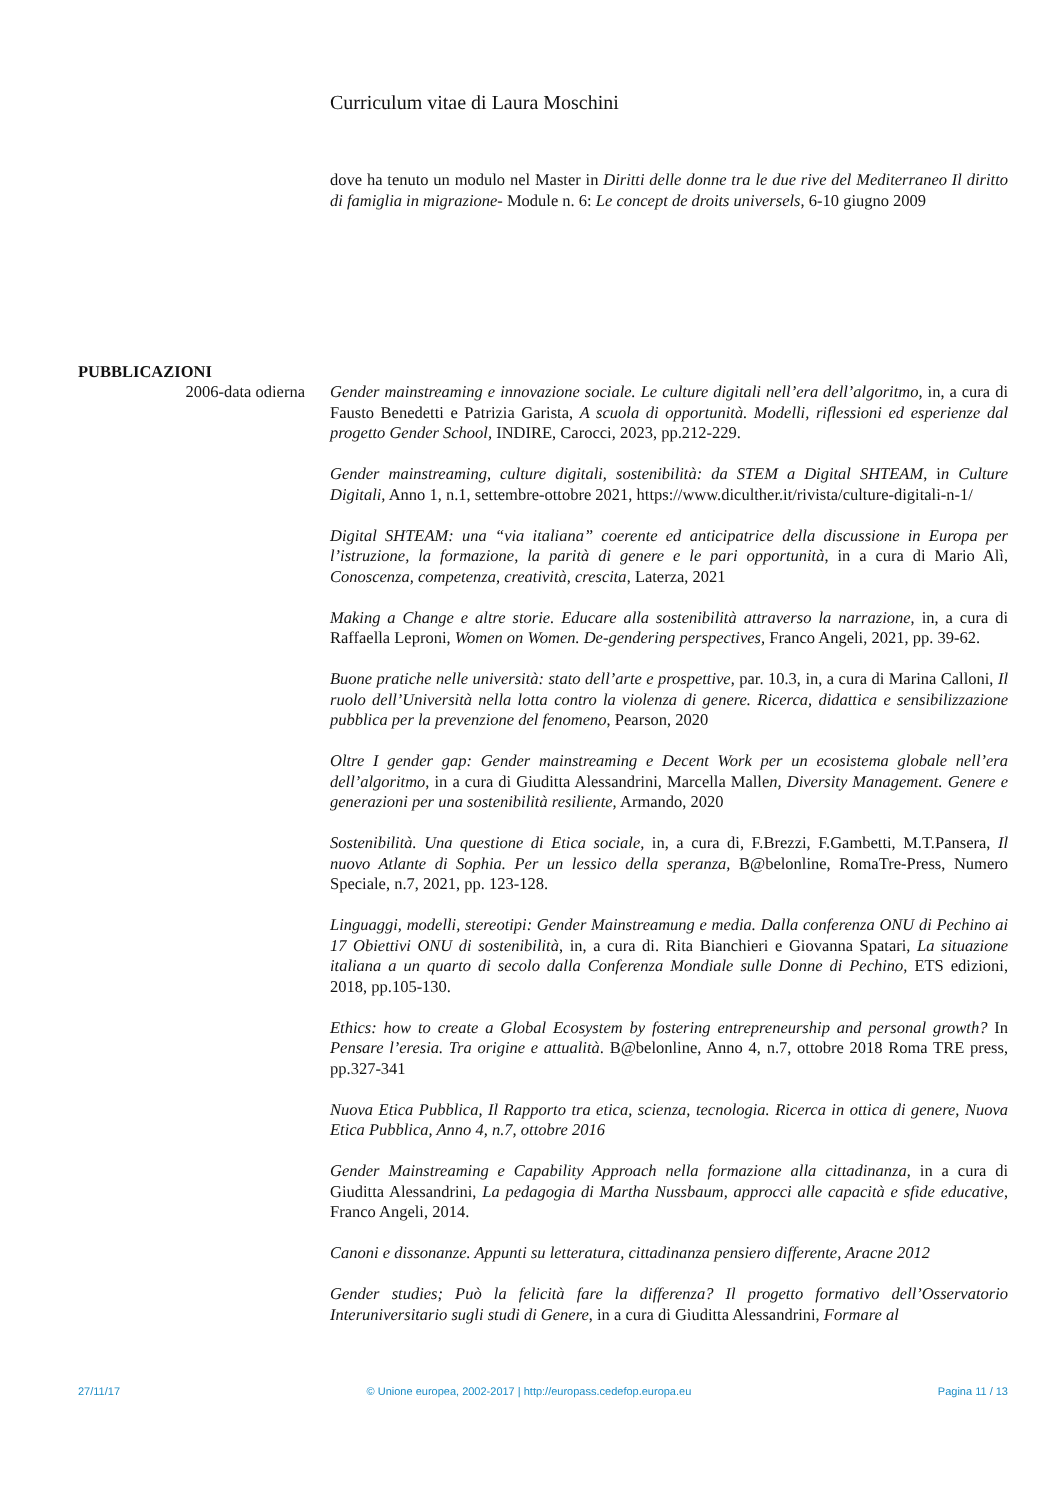Curriculum vitae di Laura Moschini
dove ha tenuto un modulo nel Master in Diritti delle donne tra le due rive del Mediterraneo Il diritto di famiglia in migrazione- Module n. 6: Le concept de droits universels, 6-10 giugno 2009
PUBBLICAZIONI
2006-data odierna Gender mainstreaming e innovazione sociale. Le culture digitali nell’era dell’algoritmo, in, a cura di Fausto Benedetti e Patrizia Garista, A scuola di opportunità. Modelli, riflessioni ed esperienze dal progetto Gender School, INDIRE, Carocci, 2023, pp.212-229.
Gender mainstreaming, culture digitali, sostenibilità: da STEM a Digital SHTEAM, in Culture Digitali, Anno 1, n.1, settembre-ottobre 2021, https://www.diculther.it/rivista/culture-digitali-n-1/
Digital SHTEAM: una “via italiana” coerente ed anticipatrice della discussione in Europa per l’istruzione, la formazione, la parità di genere e le pari opportunità, in a cura di Mario Alì, Conoscenza, competenza, creatività, crescita, Laterza, 2021
Making a Change e altre storie. Educare alla sostenibilità attraverso la narrazione, in, a cura di Raffaella Leproni, Women on Women. De-gendering perspectives, Franco Angeli, 2021, pp. 39-62.
Buone pratiche nelle università: stato dell’arte e prospettive, par. 10.3, in, a cura di Marina Calloni, Il ruolo dell’Università nella lotta contro la violenza di genere. Ricerca, didattica e sensibilizzazione pubblica per la prevenzione del fenomeno, Pearson, 2020
Oltre I gender gap: Gender mainstreaming e Decent Work per un ecosistema globale nell’era dell’algoritmo, in a cura di Giuditta Alessandrini, Marcella Mallen, Diversity Management. Genere e generazioni per una sostenibilità resiliente, Armando, 2020
Sostenibilità. Una questione di Etica sociale, in, a cura di, F.Brezzi, F.Gambetti, M.T.Pansera, Il nuovo Atlante di Sophia. Per un lessico della speranza, B@belonline, RomaTre-Press, Numero Speciale, n.7, 2021, pp. 123-128.
Linguaggi, modelli, stereotipi: Gender Mainstreamung e media. Dalla conferenza ONU di Pechino ai 17 Obiettivi ONU di sostenibilità, in, a cura di. Rita Bianchieri e Giovanna Spatari, La situazione italiana a un quarto di secolo dalla Conferenza Mondiale sulle Donne di Pechino, ETS edizioni, 2018, pp.105-130.
Ethics: how to create a Global Ecosystem by fostering entrepreneurship and personal growth? In Pensare l’eresia. Tra origine e attualità. B@belonline, Anno 4, n.7, ottobre 2018 Roma TRE press, pp.327-341
Nuova Etica Pubblica, Il Rapporto tra etica, scienza, tecnologia. Ricerca in ottica di genere, Nuova Etica Pubblica, Anno 4, n.7, ottobre 2016
Gender Mainstreaming e Capability Approach nella formazione alla cittadinanza, in a cura di Giuditta Alessandrini, La pedagogia di Martha Nussbaum, approcci alle capacità e sfide educative, Franco Angeli, 2014.
Canoni e dissonanze. Appunti su letteratura, cittadinanza pensiero differente, Aracne 2012
Gender studies; Può la felicità fare la differenza? Il progetto formativo dell’Osservatorio Interuniversitario sugli studi di Genere, in a cura di Giuditta Alessandrini, Formare al
27/11/17 © Unione europea, 2002-2017 | http://europass.cedefop.europa.eu Pagina 11 / 13